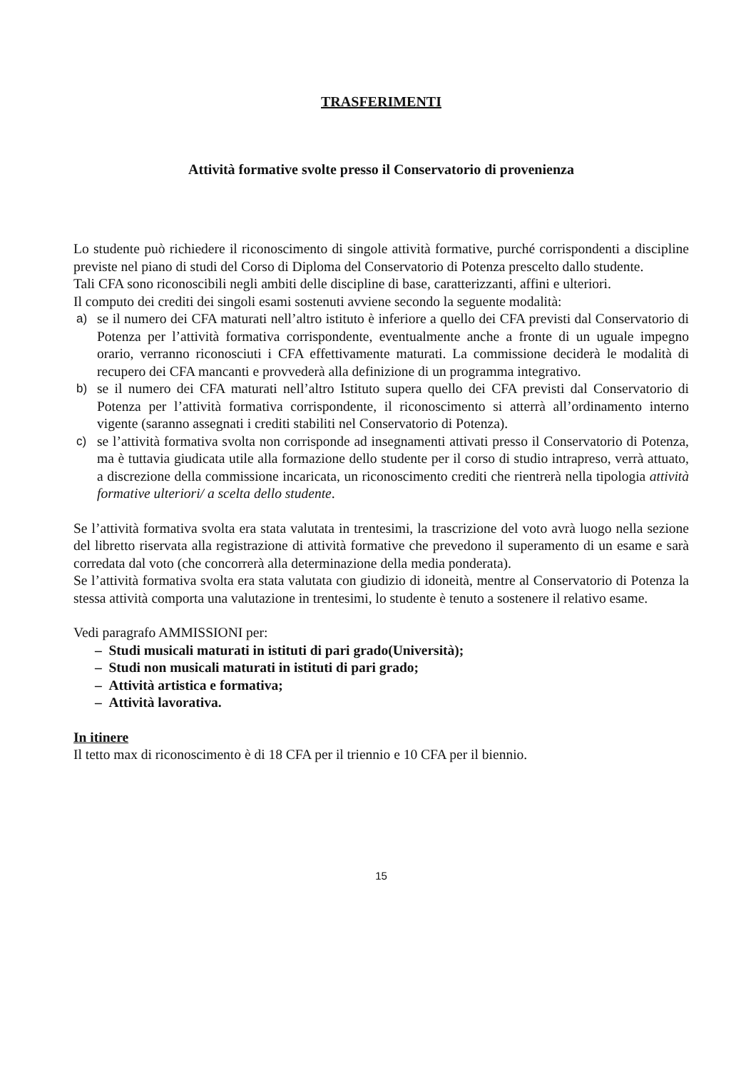TRASFERIMENTI
Attività formative svolte presso il Conservatorio di provenienza
Lo studente può richiedere il riconoscimento di singole attività formative, purché corrispondenti a discipline previste nel piano di studi del Corso di Diploma del Conservatorio di Potenza prescelto dallo studente.
Tali CFA sono riconoscibili negli ambiti delle discipline di base, caratterizzanti, affini e ulteriori.
Il computo dei crediti dei singoli esami sostenuti avviene secondo la seguente modalità:
a) se il numero dei CFA maturati nell’altro istituto è inferiore a quello dei CFA previsti dal Conservatorio di Potenza per l’attività formativa corrispondente, eventualmente anche a fronte di un uguale impegno orario, verranno riconosciuti i CFA effettivamente maturati. La commissione deciderà le modalità di recupero dei CFA mancanti e provvederà alla definizione di un programma integrativo.
b) se il numero dei CFA maturati nell’altro Istituto supera quello dei CFA previsti dal Conservatorio di Potenza per l’attività formativa corrispondente, il riconoscimento si atterrà all’ordinamento interno vigente (saranno assegnati i crediti stabiliti nel Conservatorio di Potenza).
c) se l’attività formativa svolta non corrisponde ad insegnamenti attivati presso il Conservatorio di Potenza, ma è tuttavia giudicata utile alla formazione dello studente per il corso di studio intrapreso, verrà attuato, a discrezione della commissione incaricata, un riconoscimento crediti che rientrerà nella tipologia attività formative ulteriori/ a scelta dello studente.
Se l’attività formativa svolta era stata valutata in trentesimi, la trascrizione del voto avrà luogo nella sezione del libretto riservata alla registrazione di attività formative che prevedono il superamento di un esame e sarà corredata dal voto (che concorrerà alla determinazione della media ponderata).
Se l’attività formativa svolta era stata valutata con giudizio di idoneità, mentre al Conservatorio di Potenza la stessa attività comporta una valutazione in trentesimi, lo studente è tenuto a sostenere il relativo esame.
Vedi paragrafo AMMISSIONI per:
– Studi musicali maturati in istituti di pari grado(Università);
– Studi non musicali maturati in istituti di pari grado;
– Attività artistica e formativa;
– Attività lavorativa.
In itinere
Il tetto max di riconoscimento è di 18 CFA per il triennio e 10 CFA per il biennio.
15